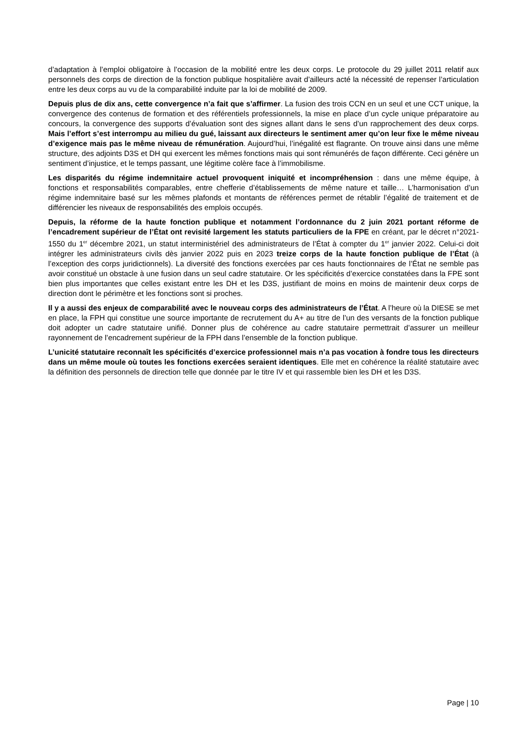d’adaptation à l’emploi obligatoire à l’occasion de la mobilité entre les deux corps. Le protocole du 29 juillet 2011 relatif aux personnels des corps de direction de la fonction publique hospitalière avait d’ailleurs acté la nécessité de repenser l’articulation entre les deux corps au vu de la comparabilité induite par la loi de mobilité de 2009.
Depuis plus de dix ans, cette convergence n’a fait que s’affirmer. La fusion des trois CCN en un seul et une CCT unique, la convergence des contenus de formation et des référentiels professionnels, la mise en place d’un cycle unique préparatoire au concours, la convergence des supports d’évaluation sont des signes allant dans le sens d’un rapprochement des deux corps. Mais l’effort s’est interrompu au milieu du gué, laissant aux directeurs le sentiment amer qu’on leur fixe le même niveau d’exigence mais pas le même niveau de rémunération. Aujourd’hui, l’inégalité est flagrante. On trouve ainsi dans une même structure, des adjoints D3S et DH qui exercent les mêmes fonctions mais qui sont rémunérés de façon différente. Ceci génère un sentiment d’injustice, et le temps passant, une légitime colère face à l’immobilisme.
Les disparités du régime indemnitaire actuel provoquent iniquité et incompréhension : dans une même équipe, à fonctions et responsabilités comparables, entre chefferie d’établissements de même nature et taille… L’harmonisation d’un régime indemnitaire basé sur les mêmes plafonds et montants de références permet de rétablir l’égalité de traitement et de différencier les niveaux de responsabilités des emplois occupés.
Depuis, la réforme de la haute fonction publique et notamment l’ordonnance du 2 juin 2021 portant réforme de l’encadrement supérieur de l’État ont revisité largement les statuts particuliers de la FPE en créant, par le décret n°2021-1550 du 1<sup>er</sup> décembre 2021, un statut interministériel des administrateurs de l’État à compter du 1<sup>er</sup> janvier 2022. Celui-ci doit intégrer les administrateurs civils dès janvier 2022 puis en 2023 treize corps de la haute fonction publique de l’État (à l’exception des corps juridictionnels). La diversité des fonctions exercées par ces hauts fonctionnaires de l’État ne semble pas avoir constitué un obstacle à une fusion dans un seul cadre statutaire. Or les spécificités d’exercice constatées dans la FPE sont bien plus importantes que celles existant entre les DH et les D3S, justifiant de moins en moins de maintenir deux corps de direction dont le périmètre et les fonctions sont si proches.
Il y a aussi des enjeux de comparabilité avec le nouveau corps des administrateurs de l’État. A l’heure où la DIESE se met en place, la FPH qui constitue une source importante de recrutement du A+ au titre de l’un des versants de la fonction publique doit adopter un cadre statutaire unifié. Donner plus de cohérence au cadre statutaire permettrait d’assurer un meilleur rayonnement de l’encadrement supérieur de la FPH dans l’ensemble de la fonction publique.
L’unicité statutaire reconnaît les spécificités d’exercice professionnel mais n’a pas vocation à fondre tous les directeurs dans un même moule où toutes les fonctions exercées seraient identiques. Elle met en cohérence la réalité statutaire avec la définition des personnels de direction telle que donnée par le titre IV et qui rassemble bien les DH et les D3S.
Page | 10